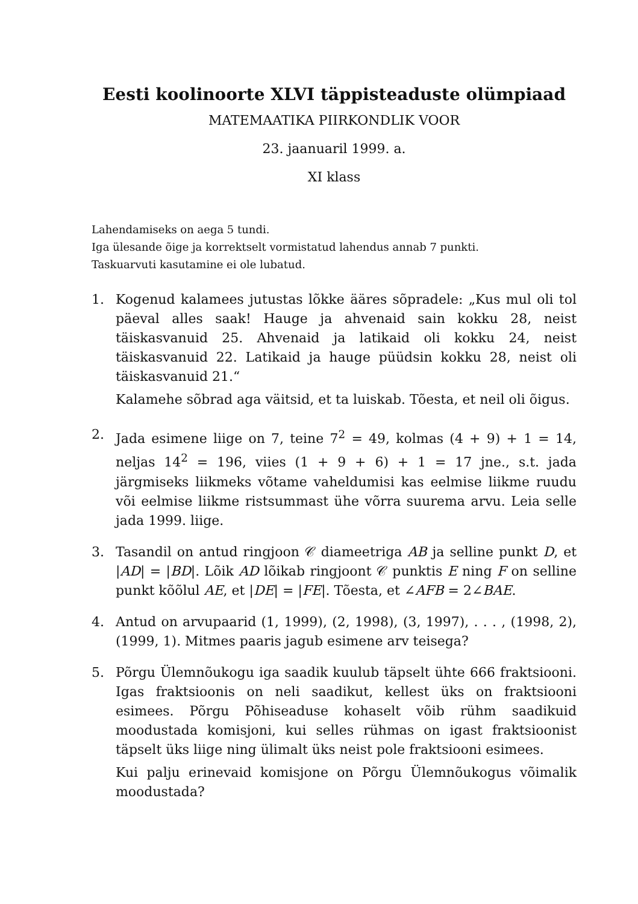Eesti koolinoorte XLVI täppisteaduste olümpiaad
MATEMAATIKA PIIRKONDLIK VOOR
23. jaanuaril 1999. a.
XI klass
Lahendamiseks on aega 5 tundi.
Iga ülesande õige ja korrektselt vormistatud lahendus annab 7 punkti.
Taskuarvuti kasutamine ei ole lubatud.
1. Kogenud kalamees jutustas lõkke ääres sõpradele: „Kus mul oli tol päeval alles saak! Hauge ja ahvenaid sain kokku 28, neist täiskasvanuid 25. Ahvenaid ja latikaid oli kokku 24, neist täiskasvanuid 22. Latikaid ja hauge püüdsin kokku 28, neist oli täiskasvanuid 21.“
Kalamehe sõbrad aga väitsid, et ta luiskab. Tõesta, et neil oli õigus.
2. Jada esimene liige on 7, teine 7<sup>2</sup> = 49, kolmas (4 + 9) + 1 = 14, neljas 14<sup>2</sup> = 196, viies (1 + 9 + 6) + 1 = 17 jne., s.t. jada järgmiseks liikmeks võtame vaheldumisi kas eelmise liikme ruudu või eelmise liikme ristsummast ühe võrra suurema arvu. Leia selle jada 1999. liige.
3. Tasandil on antud ringjoon 𝒞 diameetriga AB ja selline punkt D, et |AD| = |BD|. Lõik AD lõikab ringjoont 𝒞 punktis E ning F on selline punkt kõõlul AE, et |DE| = |FE|. Tõesta, et ∠AFB = 2∠BAE.
4. Antud on arvupaarid (1, 1999), (2, 1998), (3, 1997), . . . , (1998, 2), (1999, 1). Mitmes paaris jagub esimene arv teisega?
5. Põrgu Ülemnõukogu iga saadik kuulub täpselt ühte 666 fraktsiooni. Igas fraktsioonis on neli saadikut, kellest üks on fraktsiooni esimees. Põrgu Põhiseaduse kohaselt võib rühm saadikuid moodustada komisjoni, kui selles rühmas on igast fraktsioonist täpselt üks liige ning ülimalt üks neist pole fraktsiooni esimees.
Kui palju erinevaid komisjone on Põrgu Ülemnõukogus võimalik moodustada?